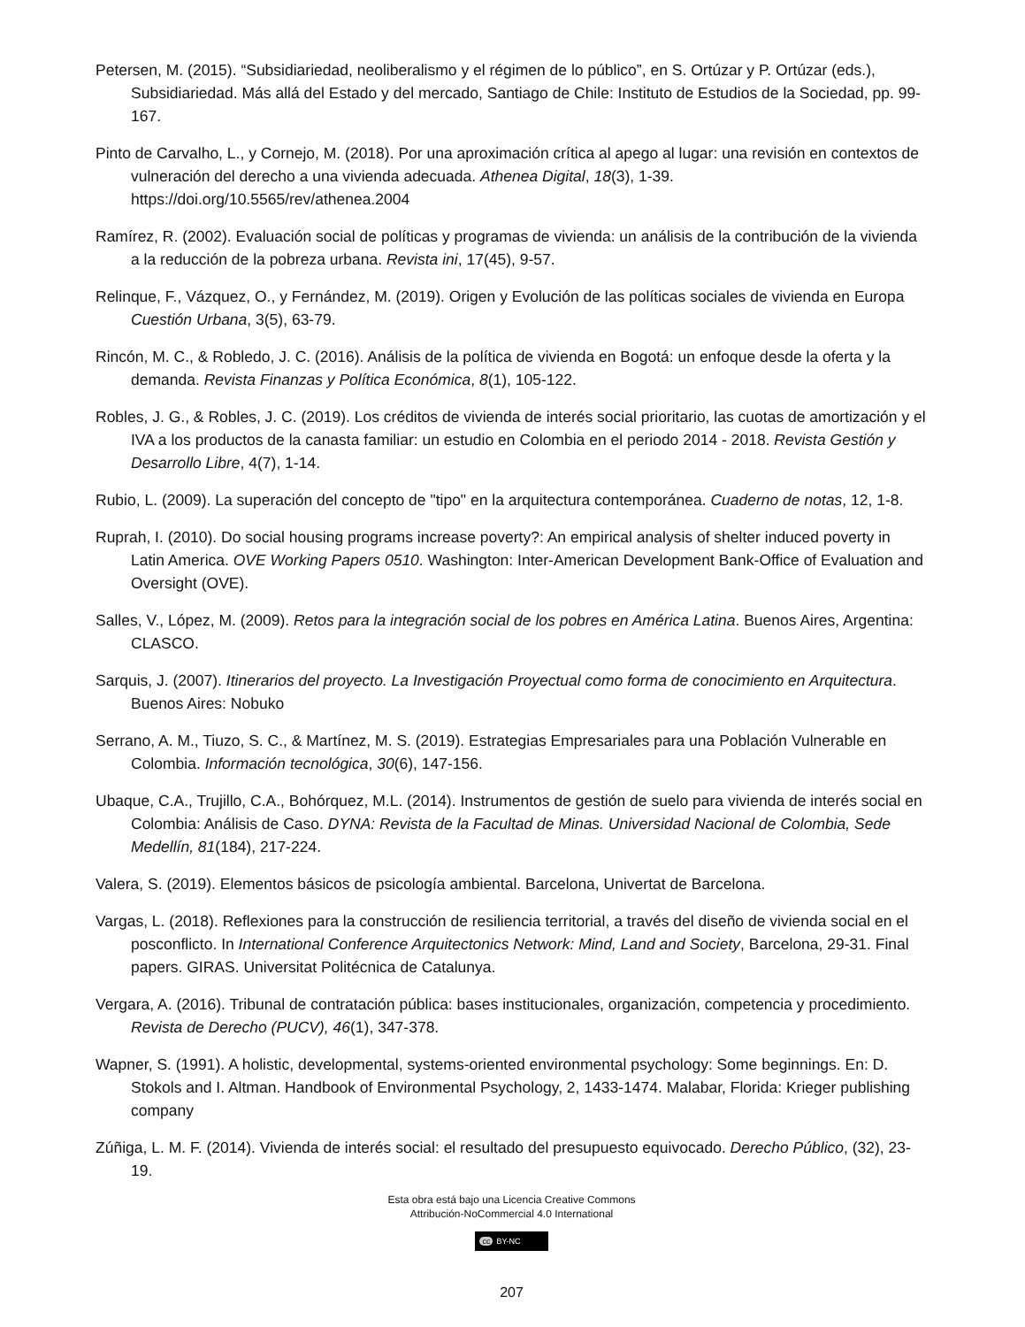Petersen, M. (2015). “Subsidiariedad, neoliberalismo y el régimen de lo público”, en S. Ortúzar y P. Ortúzar (eds.), Subsidiariedad. Más allá del Estado y del mercado, Santiago de Chile: Instituto de Estudios de la Sociedad, pp. 99-167.
Pinto de Carvalho, L., y Cornejo, M. (2018). Por una aproximación crítica al apego al lugar: una revisión en contextos de vulneración del derecho a una vivienda adecuada. Athenea Digital, 18(3), 1-39. https://doi.org/10.5565/rev/athenea.2004
Ramírez, R. (2002). Evaluación social de políticas y programas de vivienda: un análisis de la contribución de la vivienda a la reducción de la pobreza urbana. Revista ini, 17(45), 9-57.
Relinque, F., Vázquez, O., y Fernández, M. (2019). Origen y Evolución de las políticas sociales de vivienda en Europa Cuestión Urbana, 3(5), 63-79.
Rincón, M. C., & Robledo, J. C. (2016). Análisis de la política de vivienda en Bogotá: un enfoque desde la oferta y la demanda. Revista Finanzas y Política Económica, 8(1), 105-122.
Robles, J. G., & Robles, J. C. (2019). Los créditos de vivienda de interés social prioritario, las cuotas de amortización y el IVA a los productos de la canasta familiar: un estudio en Colombia en el periodo 2014 - 2018. Revista Gestión y Desarrollo Libre, 4(7), 1-14.
Rubio, L. (2009). La superación del concepto de "tipo" en la arquitectura contemporánea. Cuaderno de notas, 12, 1-8.
Ruprah, I. (2010). Do social housing programs increase poverty?: An empirical analysis of shelter induced poverty in Latin America. OVE Working Papers 0510. Washington: Inter-American Development Bank-Office of Evaluation and Oversight (OVE).
Salles, V., López, M. (2009). Retos para la integración social de los pobres en América Latina. Buenos Aires, Argentina: CLASCO.
Sarquis, J. (2007). Itinerarios del proyecto. La Investigación Proyectual como forma de conocimiento en Arquitectura. Buenos Aires: Nobuko
Serrano, A. M., Tiuzo, S. C., & Martínez, M. S. (2019). Estrategias Empresariales para una Población Vulnerable en Colombia. Información tecnológica, 30(6), 147-156.
Ubaque, C.A., Trujillo, C.A., Bohórquez, M.L. (2014). Instrumentos de gestión de suelo para vivienda de interés social en Colombia: Análisis de Caso. DYNA: Revista de la Facultad de Minas. Universidad Nacional de Colombia, Sede Medellín, 81(184), 217-224.
Valera, S. (2019). Elementos básicos de psicología ambiental. Barcelona, Univertat de Barcelona.
Vargas, L. (2018). Reflexiones para la construcción de resiliencia territorial, a través del diseño de vivienda social en el posconflicto. In International Conference Arquitectonics Network: Mind, Land and Society, Barcelona, 29-31. Final papers. GIRAS. Universitat Politécnica de Catalunya.
Vergara, A. (2016). Tribunal de contratación pública: bases institucionales, organización, competencia y procedimiento. Revista de Derecho (PUCV), 46(1), 347-378.
Wapner, S. (1991). A holistic, developmental, systems-oriented environmental psychology: Some beginnings. En: D. Stokols and I. Altman. Handbook of Environmental Psychology, 2, 1433-1474. Malabar, Florida: Krieger publishing company
Zúñiga, L. M. F. (2014). Vivienda de interés social: el resultado del presupuesto equivocado. Derecho Público, (32), 23-19.
Esta obra está bajo una Licencia Creative Commons
Attribución-NoCommercial 4.0 International
cc BY-NC
207